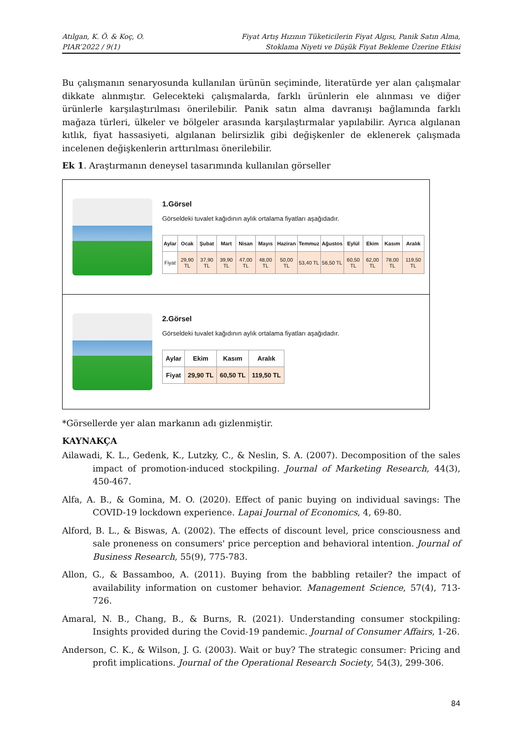Atılgan, K. Ö. & Koç, O.
PIAR’2022 / 9(1)
Fiyat Artış Hızının Tüketicilerin Fiyat Algısı, Panik Satın Alma,
Stoklama Niyeti ve Düşük Fiyat Bekleme Üzerine Etkisi
Bu çalışmanın senaryosunda kullanılan ürünün seçiminde, literatürde yer alan çalışmalar dikkate alınmıştır. Gelecekteki çalışmalarda, farklı ürünlerin ele alınması ve diğer ürünlerle karşılaştırılması önerilebilir. Panik satın alma davranışı bağlamında farklı mağaza türleri, ülkeler ve bölgeler arasında karşılaştırmalar yapılabilir. Ayrıca algılanan kıtlık, fiyat hassasiyeti, algılanan belirsizlik gibi değişkenler de eklenerek çalışmada incelenen değişkenlerin arttırılması önerilebilir.
Ek 1. Araştırmanın deneysel tasarımında kullanılan görseller
1.Görsel
Görseldeki tuvalet kağıdının aylık ortalama fiyatları aşağıdadır.
| Aylar | Ocak | Şubat | Mart | Nisan | Mayıs | Haziran | Temmuz | Ağustos | Eylül | Ekim | Kasım | Aralık |
| --- | --- | --- | --- | --- | --- | --- | --- | --- | --- | --- | --- | --- |
| Fiyat | 29,90 TL | 37,90 TL | 39,90 TL | 47,00 TL | 48,00 TL | 50,00 TL | 53,40 TL | 56,50 TL | 60,50 TL | 62,00 TL | 78,00 TL | 119,50 TL |
2.Görsel
Görseldeki tuvalet kağıdının aylık ortalama fiyatları aşağıdadır.
| Aylar | Ekim | Kasım | Aralık |
| --- | --- | --- | --- |
| Fiyat | 29,90 TL | 60,50 TL | 119,50 TL |
*Görsellerde yer alan markanın adı gizlenmiştir.
KAYNAKÇA
Ailawadi, K. L., Gedenk, K., Lutzky, C., & Neslin, S. A. (2007). Decomposition of the sales impact of promotion-induced stockpiling. Journal of Marketing Research, 44(3), 450-467.
Alfa, A. B., & Gomina, M. O. (2020). Effect of panic buying on individual savings: The COVID-19 lockdown experience. Lapai Journal of Economics, 4, 69-80.
Alford, B. L., & Biswas, A. (2002). The effects of discount level, price consciousness and sale proneness on consumers' price perception and behavioral intention. Journal of Business Research, 55(9), 775-783.
Allon, G., & Bassamboo, A. (2011). Buying from the babbling retailer? the impact of availability information on customer behavior. Management Science, 57(4), 713-726.
Amaral, N. B., Chang, B., & Burns, R. (2021). Understanding consumer stockpiling: Insights provided during the Covid-19 pandemic. Journal of Consumer Affairs, 1-26.
Anderson, C. K., & Wilson, J. G. (2003). Wait or buy? The strategic consumer: Pricing and profit implications. Journal of the Operational Research Society, 54(3), 299-306.
84